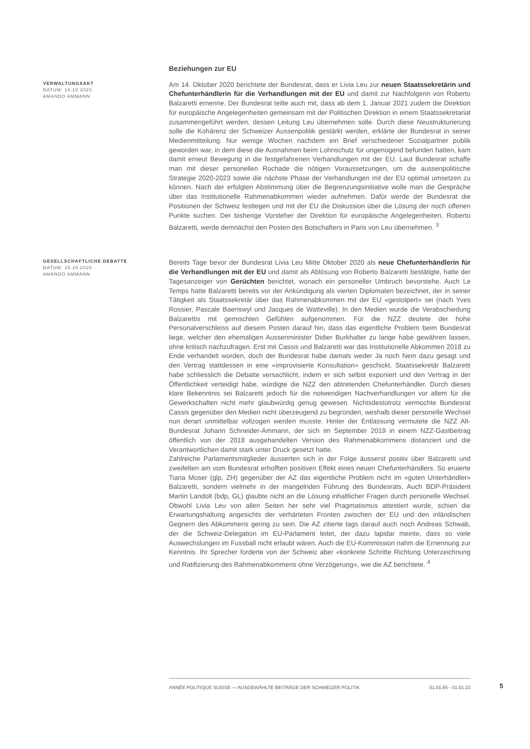Beziehungen zur EU
VERWALTUNGSAKT
DATUM: 14.10.2020
AMANDO AMMANN
Am 14. Oktober 2020 berichtete der Bundesrat, dass er Livia Leu zur neuen Staatssekretärin und Chefunterhändlerin für die Verhandlungen mit der EU und damit zur Nachfolgerin von Roberto Balzaretti ernenne. Der Bundesrat teilte auch mit, dass ab dem 1. Januar 2021 zudem die Direktion für europäische Angelegenheiten gemeinsam mit der Politischen Direktion in einem Staatssekretariat zusammengeführt werden, dessen Leitung Leu übernehmen solle. Durch diese Neustrukturierung solle die Kohärenz der Schweizer Aussenpolitik gestärkt werden, erklärte der Bundesrat in seiner Medienmitteilung. Nur wenige Wochen nachdem ein Brief verschiedener Sozialpartner publik geworden war, in dem diese die Ausnahmen beim Lohnschutz für ungenügend befunden hatten, kam damit erneut Bewegung in die festgefahrenen Verhandlungen mit der EU. Laut Bundesrat schaffe man mit dieser personellen Rochade die nötigen Voraussetzungen, um die aussenpolitische Strategie 2020-2023 sowie die nächste Phase der Verhandlungen mit der EU optimal umsetzen zu können. Nach der erfolgten Abstimmung über die Begrenzungsinitiative wolle man die Gespräche über das Institutionelle Rahmenabkommen wieder aufnehmen. Dafür werde der Bundesrat die Positionen der Schweiz festlegen und mit der EU die Diskussion über die Lösung der noch offenen Punkte suchen. Der bisherige Vorsteher der Direktion für europäische Angelegenheiten, Roberto Balzaretti, werde demnächst den Posten des Botschafters in Paris von Leu übernehmen. <sup>3</sup>
GESELLSCHAFTLICHE DEBATTE
DATUM: 15.10.2020
AMANDO AMMANN
Bereits Tage bevor der Bundesrat Livia Leu Mitte Oktober 2020 als neue Chefunterhändlerin für die Verhandlungen mit der EU und damit als Ablösung von Roberto Balzaretti bestätigte, hatte der Tagesanzeiger von Gerüchten berichtet, wonach ein personeller Umbruch bevorstehe. Auch Le Temps hatte Balzaretti bereits vor der Ankündigung als vierten Diplomaten bezeichnet, der in seiner Tätigkeit als Staatssekretär über das Rahmenabkommen mit der EU «gestolpert» sei (nach Yves Rossier, Pascale Baeriswyl und Jacques de Watteville). In den Medien wurde die Verabschiedung Balzarettis mit gemischten Gefühlen aufgenommen. Für die NZZ deutete der hohe Personalverschleiss auf diesem Posten darauf hin, dass das eigentliche Problem beim Bundesrat liege, welcher den ehemaligen Aussenminister Didier Burkhalter zu lange habe gewähren lassen, ohne kritisch nachzufragen. Erst mit Cassis und Balzaretti war das Institutionelle Abkommen 2018 zu Ende verhandelt worden, doch der Bundesrat habe damals weder Ja noch Nein dazu gesagt und den Vertrag stattdessen in eine «improvisierte Konsultation» geschickt. Staatssekretär Balzaretti habe schliesslich die Debatte versachlicht, indem er sich selbst exponiert und den Vertrag in der Öffentlichkeit verteidigt habe, würdigte die NZZ den abtretenden Chefunterhändler. Durch dieses klare Bekenntnis sei Balzaretti jedoch für die notwendigen Nachverhandlungen vor allem für die Gewerkschaften nicht mehr glaubwürdig genug gewesen. Nichtsdestotrotz vermochte Bundesrat Cassis gegenüber den Medien nicht überzeugend zu begründen, weshalb dieser personelle Wechsel nun derart unmittelbar vollzogen werden musste. Hinter der Entlassung vermutete die NZZ Alt-Bundesrat Johann Schneider-Ammann, der sich im September 2019 in einem NZZ-Gastbeitrag öffentlich von der 2018 ausgehandelten Version des Rahmenabkommens distanziert und die Verantwortlichen damit stark unter Druck gesetzt hatte.
Zahlreiche Parlamentsmitglieder äusserten sich in der Folge äusserst positiv über Balzaretti und zweifelten am vom Bundesrat erhofften positiven Effekt eines neuen Chefunterhändlers. So eruierte Tiana Moser (glp, ZH) gegenüber der AZ das eigentliche Problem nicht im «guten Unterhändler» Balzaretti, sondern vielmehr in der mangelnden Führung des Bundesrats. Auch BDP-Präsident Martin Landolt (bdp, GL) glaubte nicht an die Lösung inhaltlicher Fragen durch personelle Wechsel. Obwohl Livia Leu von allen Seiten her sehr viel Pragmatismus attestiert wurde, schien die Erwartungshaltung angesichts der verhärteten Fronten zwischen der EU und den inländischen Gegnern des Abkommens gering zu sein. Die AZ zitierte tags darauf auch noch Andreas Schwab, der die Schweiz-Delegation im EU-Parlament leitet, der dazu lapidar meinte, dass so viele Auswechslungen im Fussball nicht erlaubt wären. Auch die EU-Kommission nahm die Ernennung zur Kenntnis. Ihr Sprecher forderte von der Schweiz aber «konkrete Schritte Richtung Unterzeichnung und Ratifizierung des Rahmenabkommens ohne Verzögerung», wie die AZ berichtete. <sup>4</sup>
ANNÉE POLITIQUE SUISSE — AUSGEWÄHLTE BEITRÄGE DER SCHWEIZER POLITIK 01.01.65 - 01.01.23
5